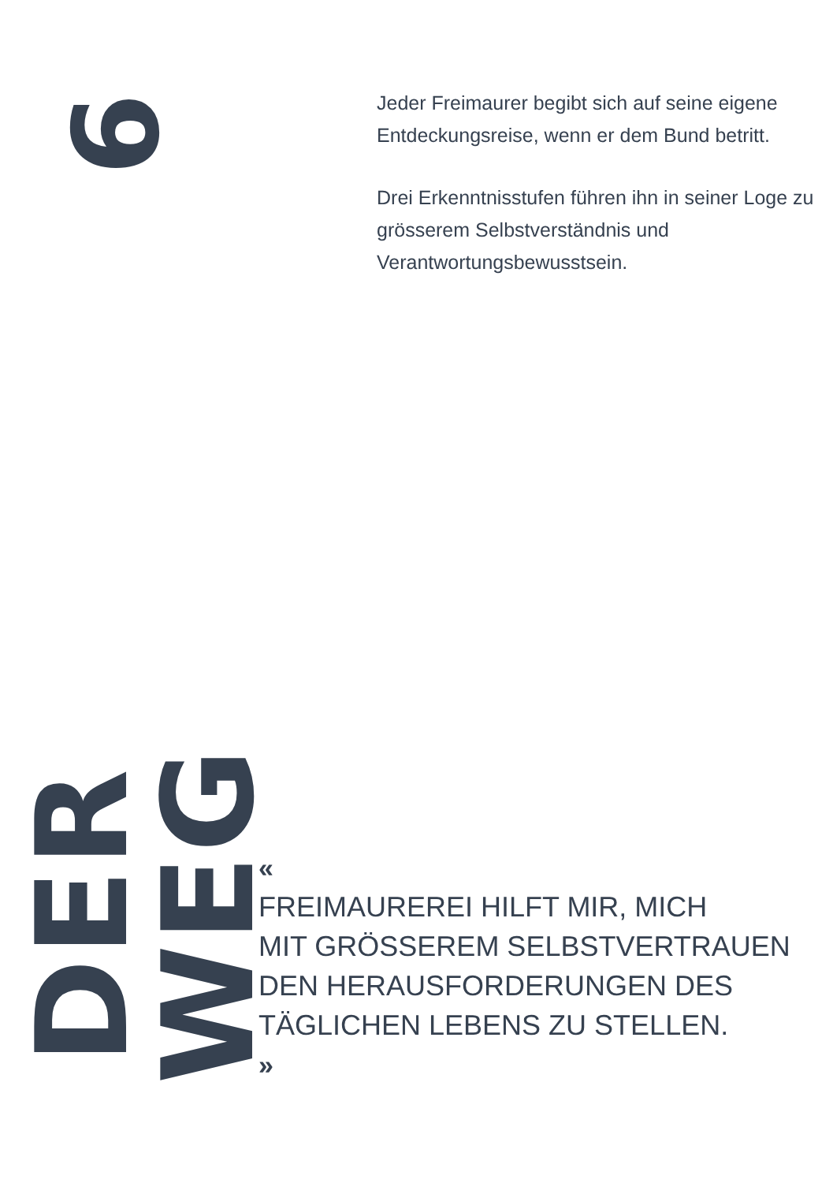6
Jeder Freimaurer begibt sich auf seine eigene Entdeckungsreise, wenn er dem Bund betritt.
Drei Erkenntnisstufen führen ihn in seiner Loge zu grösserem Selbstverständnis und Verantwortungsbewusstsein.
DER WEG
«
FREIMAUREREI HILFT MIR, MICH
MIT GRÖSSEREM SELBSTVERTRAUEN
DEN HERAUSFORDERUNGEN DES
TÄGLICHEN LEBENS ZU STELLEN.
»